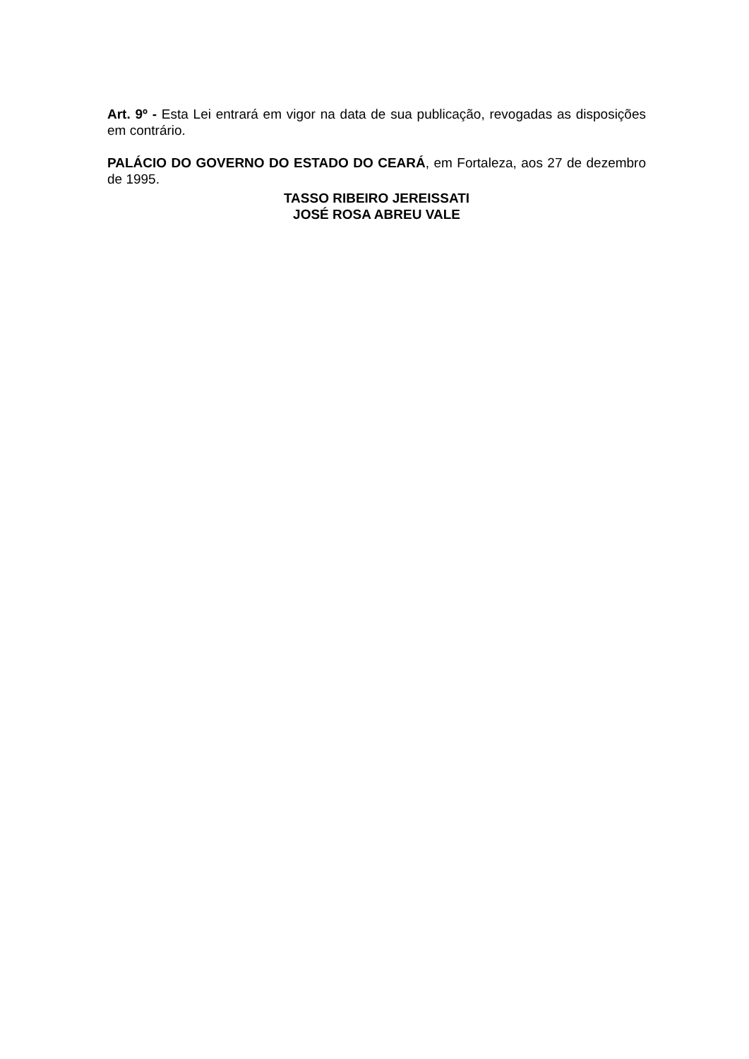Art. 9º - Esta Lei entrará em vigor na data de sua publicação, revogadas as disposições em contrário.
PALÁCIO DO GOVERNO DO ESTADO DO CEARÁ, em Fortaleza, aos 27 de dezembro de 1995.
TASSO RIBEIRO JEREISSATI
JOSÉ ROSA ABREU VALE